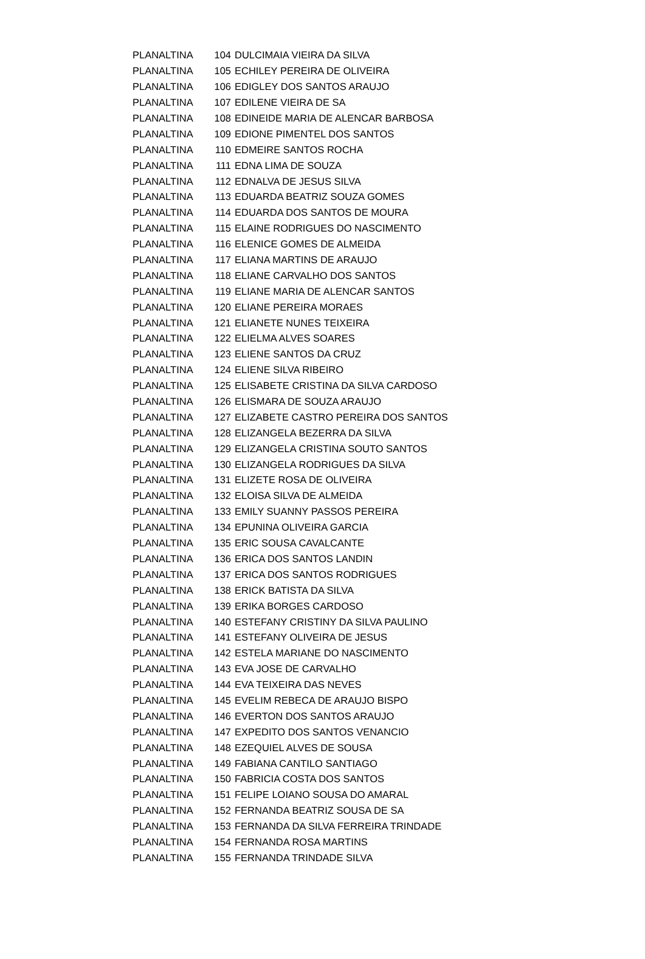| PLANALTINA | 104 | DULCIMAIA VIEIRA DA SILVA |
| PLANALTINA | 105 | ECHILEY PEREIRA DE OLIVEIRA |
| PLANALTINA | 106 | EDIGLEY DOS SANTOS ARAUJO |
| PLANALTINA | 107 | EDILENE VIEIRA DE SA |
| PLANALTINA | 108 | EDINEIDE MARIA DE ALENCAR BARBOSA |
| PLANALTINA | 109 | EDIONE PIMENTEL DOS SANTOS |
| PLANALTINA | 110 | EDMEIRE SANTOS ROCHA |
| PLANALTINA | 111 | EDNA LIMA DE SOUZA |
| PLANALTINA | 112 | EDNALVA DE JESUS SILVA |
| PLANALTINA | 113 | EDUARDA BEATRIZ SOUZA GOMES |
| PLANALTINA | 114 | EDUARDA DOS SANTOS DE MOURA |
| PLANALTINA | 115 | ELAINE RODRIGUES DO NASCIMENTO |
| PLANALTINA | 116 | ELENICE GOMES DE ALMEIDA |
| PLANALTINA | 117 | ELIANA MARTINS DE ARAUJO |
| PLANALTINA | 118 | ELIANE CARVALHO DOS SANTOS |
| PLANALTINA | 119 | ELIANE MARIA DE ALENCAR SANTOS |
| PLANALTINA | 120 | ELIANE PEREIRA MORAES |
| PLANALTINA | 121 | ELIANETE NUNES TEIXEIRA |
| PLANALTINA | 122 | ELIELMA ALVES SOARES |
| PLANALTINA | 123 | ELIENE SANTOS DA CRUZ |
| PLANALTINA | 124 | ELIENE SILVA RIBEIRO |
| PLANALTINA | 125 | ELISABETE CRISTINA DA SILVA CARDOSO |
| PLANALTINA | 126 | ELISMARA DE SOUZA ARAUJO |
| PLANALTINA | 127 | ELIZABETE CASTRO PEREIRA DOS SANTOS |
| PLANALTINA | 128 | ELIZANGELA BEZERRA DA SILVA |
| PLANALTINA | 129 | ELIZANGELA CRISTINA SOUTO SANTOS |
| PLANALTINA | 130 | ELIZANGELA RODRIGUES DA SILVA |
| PLANALTINA | 131 | ELIZETE ROSA DE OLIVEIRA |
| PLANALTINA | 132 | ELOISA SILVA DE ALMEIDA |
| PLANALTINA | 133 | EMILY SUANNY PASSOS PEREIRA |
| PLANALTINA | 134 | EPUNINA OLIVEIRA GARCIA |
| PLANALTINA | 135 | ERIC SOUSA CAVALCANTE |
| PLANALTINA | 136 | ERICA DOS SANTOS LANDIN |
| PLANALTINA | 137 | ERICA DOS SANTOS RODRIGUES |
| PLANALTINA | 138 | ERICK BATISTA DA SILVA |
| PLANALTINA | 139 | ERIKA BORGES CARDOSO |
| PLANALTINA | 140 | ESTEFANY CRISTINY DA SILVA PAULINO |
| PLANALTINA | 141 | ESTEFANY OLIVEIRA DE JESUS |
| PLANALTINA | 142 | ESTELA MARIANE DO NASCIMENTO |
| PLANALTINA | 143 | EVA JOSE DE CARVALHO |
| PLANALTINA | 144 | EVA TEIXEIRA DAS NEVES |
| PLANALTINA | 145 | EVELIM REBECA DE ARAUJO BISPO |
| PLANALTINA | 146 | EVERTON DOS SANTOS ARAUJO |
| PLANALTINA | 147 | EXPEDITO DOS SANTOS VENANCIO |
| PLANALTINA | 148 | EZEQUIEL ALVES DE SOUSA |
| PLANALTINA | 149 | FABIANA CANTILO SANTIAGO |
| PLANALTINA | 150 | FABRICIA COSTA DOS SANTOS |
| PLANALTINA | 151 | FELIPE LOIANO SOUSA DO AMARAL |
| PLANALTINA | 152 | FERNANDA BEATRIZ SOUSA DE SA |
| PLANALTINA | 153 | FERNANDA DA SILVA FERREIRA TRINDADE |
| PLANALTINA | 154 | FERNANDA ROSA MARTINS |
| PLANALTINA | 155 | FERNANDA TRINDADE SILVA |